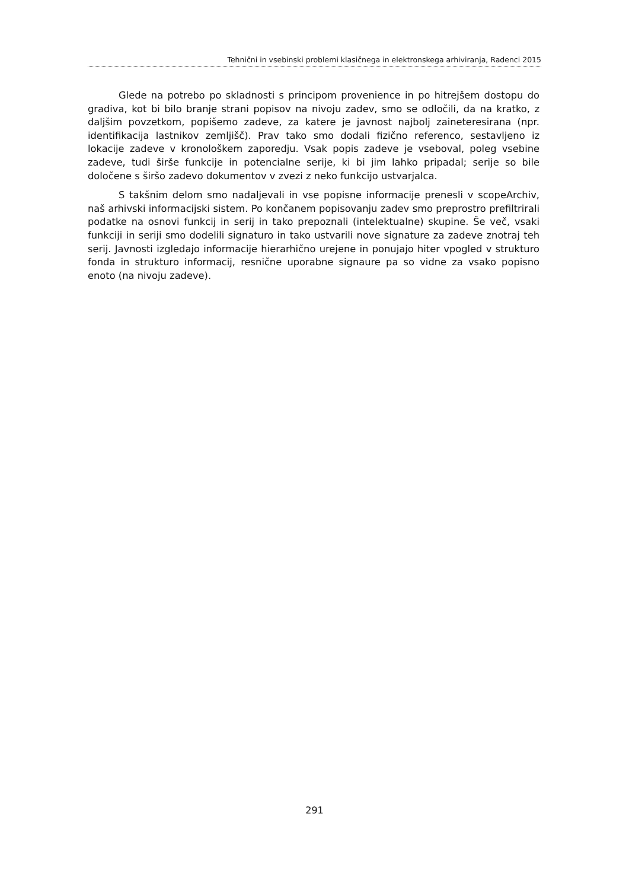Tehnični in vsebinski problemi klasičnega in elektronskega arhiviranja, Radenci 2015
Glede na potrebo po skladnosti s principom provenience in po hitrejšem dostopu do gradiva, kot bi bilo branje strani popisov na nivoju zadev, smo se odločili, da na kratko, z daljšim povzetkom, popišemo zadeve, za katere je javnost najbolj zaineteresirana (npr. identifikacija lastnikov zemljišč). Prav tako smo dodali fizično referenco, sestavljeno iz lokacije zadeve v kronološkem zaporedju. Vsak popis zadeve je vseboval, poleg vsebine zadeve, tudi širše funkcije in potencialne serije, ki bi jim lahko pripadal; serije so bile določene s širšo zadevo dokumentov v zvezi z neko funkcijo ustvarjalca.
S takšnim delom smo nadaljevali in vse popisne informacije prenesli v scopeArchiv, naš arhivski informacijski sistem. Po končanem popisovanju zadev smo preprostro prefiltrirali podatke na osnovi funkcij in serij in tako prepoznali (intelektualne) skupine. Še več, vsaki funkciji in seriji smo dodelili signaturo in tako ustvarili nove signature za zadeve znotraj teh serij. Javnosti izgledajo informacije hierarhično urejene in ponujajo hiter vpogled v strukturo fonda in strukturo informacij, resnične uporabne signaure pa so vidne za vsako popisno enoto (na nivoju zadeve).
291